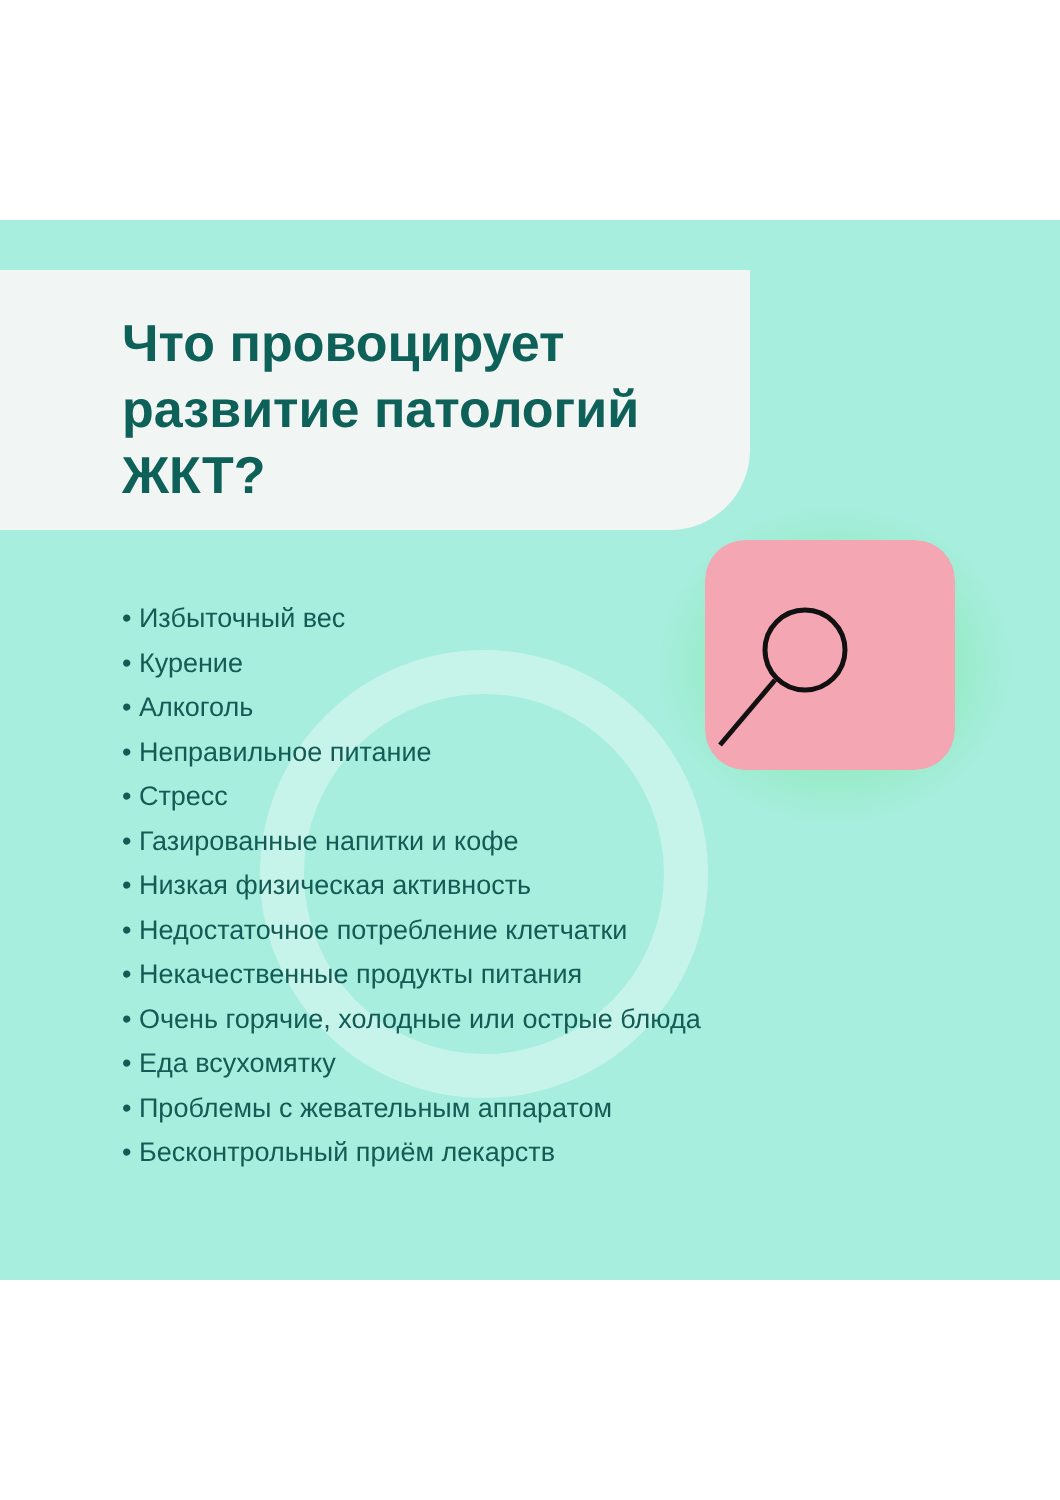Что провоцирует
развитие патологий
ЖКТ?
• Избыточный вес
• Курение
• Алкоголь
• Неправильное питание
• Стресс
• Газированные напитки и кофе
• Низкая физическая активность
• Недостаточное потребление клетчатки
• Некачественные продукты питания
• Очень горячие, холодные или острые блюда
• Еда всухомятку
• Проблемы с жевательным аппаратом
• Бесконтрольный приём лекарств